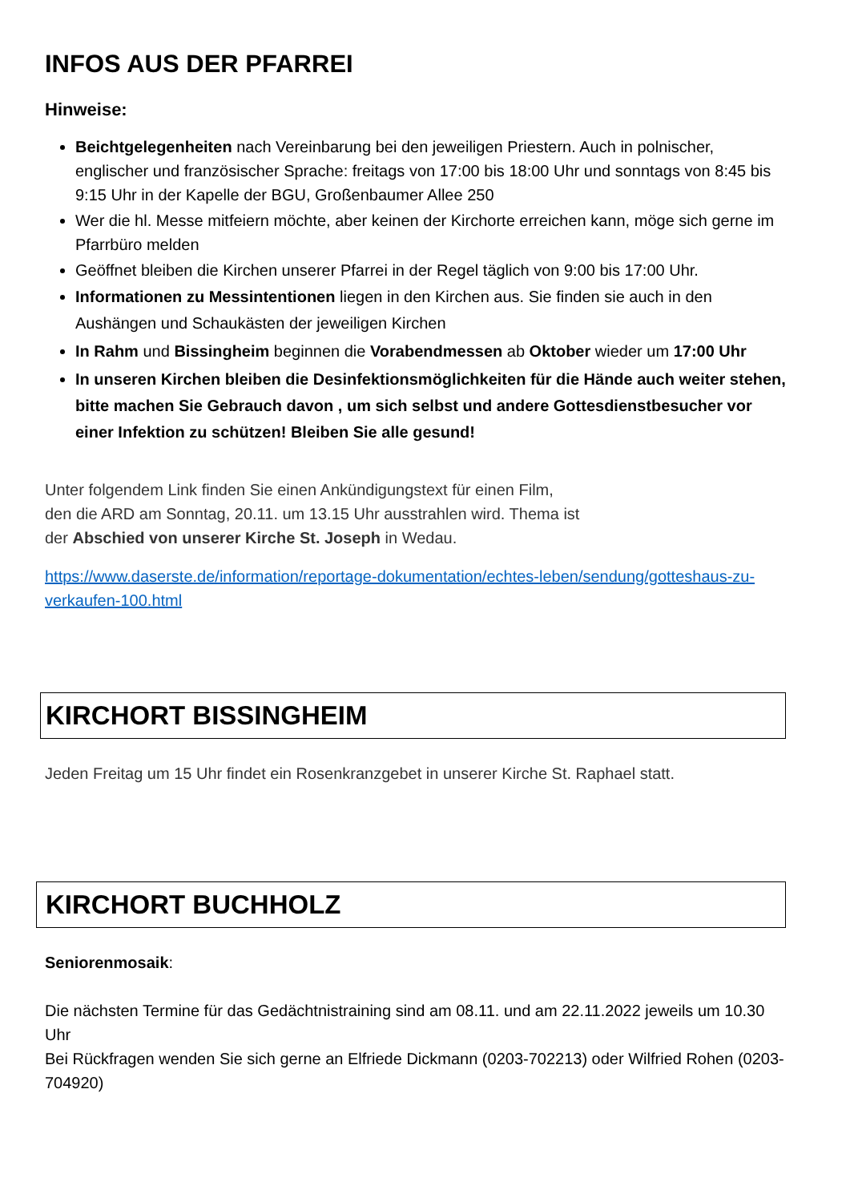INFOS AUS DER PFARREI
Hinweise:
Beichtgelegenheiten nach Vereinbarung bei den jeweiligen Priestern. Auch in polnischer, englischer und französischer Sprache: freitags von 17:00 bis 18:00 Uhr und sonntags von 8:45 bis 9:15 Uhr in der Kapelle der BGU, Großenbaumer Allee 250
Wer die hl. Messe mitfeiern möchte, aber keinen der Kirchorte erreichen kann, möge sich gerne im Pfarrbüro melden
Geöffnet bleiben die Kirchen unserer Pfarrei in der Regel täglich von 9:00 bis 17:00 Uhr.
Informationen zu Messintentionen liegen in den Kirchen aus. Sie finden sie auch in den Aushängen und Schaukästen der jeweiligen Kirchen
In Rahm und Bissingheim beginnen die Vorabendmessen ab Oktober wieder um 17:00 Uhr
In unseren Kirchen bleiben die Desinfektionsmöglichkeiten für die Hände auch weiter stehen, bitte machen Sie Gebrauch davon , um sich selbst und andere Gottesdienstbesucher vor einer Infektion zu schützen! Bleiben Sie alle gesund!
Unter folgendem Link finden Sie einen Ankündigungstext für einen Film,
den die ARD am Sonntag, 20.11. um 13.15 Uhr ausstrahlen wird. Thema ist
der Abschied von unserer Kirche St. Joseph in Wedau.
https://www.daserste.de/information/reportage-dokumentation/echtes-leben/sendung/gotteshaus-zu-verkaufen-100.html
KIRCHORT BISSINGHEIM
Jeden Freitag um 15 Uhr findet ein Rosenkranzgebet in unserer Kirche St. Raphael statt.
KIRCHORT BUCHHOLZ
Seniorenmosaik:
Die nächsten Termine für das Gedächtnistraining sind am 08.11. und am 22.11.2022 jeweils um 10.30 Uhr
Bei Rückfragen wenden Sie sich gerne an Elfriede Dickmann (0203-702213) oder Wilfried Rohen (0203-704920)